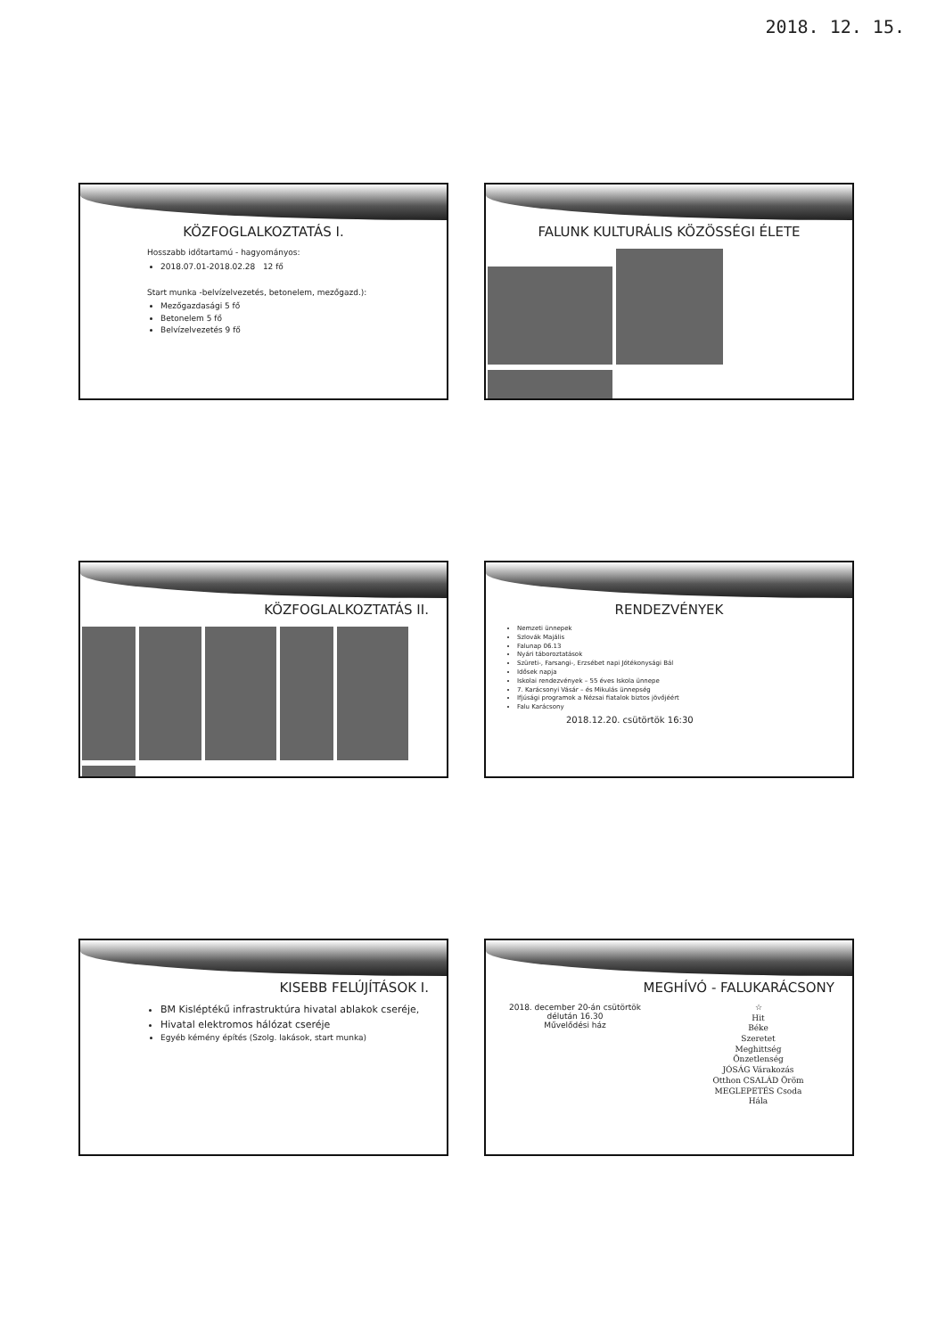2018. 12. 15.
KÖZFOGLALKOZTATÁS I.
Hosszabb időtartamú - hagyományos:
2018.07.01-2018.02.28 12 fő
Start munka -belvízelvezetés, betonelem, mezőgazd.):
Mezőgazdasági 5 fő
Betonelem 5 fő
Belvízelvezetés 9 fő
FALUNK KULTURÁLIS KÖZÖSSÉGI ÉLETE
KÖZFOGLALKOZTATÁS II.
RENDEZVÉNYEK
Nemzeti ünnepek
Szlovák Majális
Falunap 06.13
Nyári táboroztatások
Szüreti-, Farsangi-, Erzsébet napi Jótékonysági Bál
Idősek napja
Iskolai rendezvények – 55 éves Iskola ünnepe
7. Karácsonyi Vásár – és Mikulás ünnepség
Ifjúsági programok a Nézsai fiatalok biztos jövőjéért
Falu Karácsony
2018.12.20. csütörtök 16:30
KISEBB FELÚJÍTÁSOK I.
BM Kisléptékű infrastruktúra hivatal ablakok cseréje,
Hivatal elektromos hálózat cseréje
Egyéb kémény építés (Szolg. lakások, start munka)
MEGHÍVÓ - FALUKARÁCSONY
2018. december 20-án csütörtök
délután 16.30
Művelődési ház
☆
Hit
Béke
Szeretet
Meghittség
Önzetlenség
JÓSÁG Várakozás
Otthon CSALÁD Öröm
MEGLEPETÉS Csoda
Hála